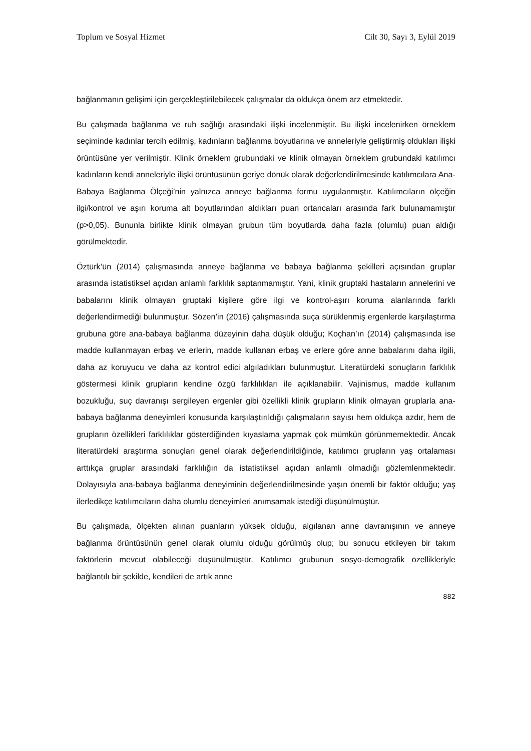Toplum ve Sosyal Hizmet Cilt 30, Sayı 3, Eylül 2019
bağlanmanın gelişimi için gerçekleştirilebilecek çalışmalar da oldukça önem arz etmektedir.
Bu çalışmada bağlanma ve ruh sağlığı arasındaki ilişki incelenmiştir. Bu ilişki incelenirken örneklem seçiminde kadınlar tercih edilmiş, kadınların bağlanma boyutlarına ve anneleriyle geliştirmiş oldukları ilişki örüntüsüne yer verilmiştir. Klinik örneklem grubundaki ve klinik olmayan örneklem grubundaki katılımcı kadınların kendi anneleriyle ilişki örüntüsünün geriye dönük olarak değerlendirilmesinde katılımcılara Ana-Babaya Bağlanma Ölçeği’nin yalnızca anneye bağlanma formu uygulanmıştır. Katılımcıların ölçeğin ilgi/kontrol ve aşırı koruma alt boyutlarından aldıkları puan ortancaları arasında fark bulunamamıştır (p>0,05). Bununla birlikte klinik olmayan grubun tüm boyutlarda daha fazla (olumlu) puan aldığı görülmektedir.
Öztürk’ün (2014) çalışmasında anneye bağlanma ve babaya bağlanma şekilleri açısından gruplar arasında istatistiksel açıdan anlamlı farklılık saptanmamıştır. Yani, klinik gruptaki hastaların annelerini ve babalarını klinik olmayan gruptaki kişilere göre ilgi ve kontrol-aşırı koruma alanlarında farklı değerlendirmediği bulunmuştur. Sözen’in (2016) çalışmasında suça sürüklenmiş ergenlerde karşılaştırma grubuna göre ana-babaya bağlanma düzeyinin daha düşük olduğu; Koçhan’ın (2014) çalışmasında ise madde kullanmayan erbaş ve erlerin, madde kullanan erbaş ve erlere göre anne babalarını daha ilgili, daha az koruyucu ve daha az kontrol edici algıladıkları bulunmuştur. Literatürdeki sonuçların farklılık göstermesi klinik grupların kendine özgü farklılıkları ile açıklanabilir. Vajinismus, madde kullanım bozukluğu, suç davranışı sergileyen ergenler gibi özellikli klinik grupların klinik olmayan gruplarla ana-babaya bağlanma deneyimleri konusunda karşılaştırıldığı çalışmaların sayısı hem oldukça azdır, hem de grupların özellikleri farklılıklar gösterdiğinden kıyaslama yapmak çok mümkün görünmemektedir. Ancak literatürdeki araştırma sonuçları genel olarak değerlendirildiğinde, katılımcı grupların yaş ortalaması arttıkça gruplar arasındaki farklılığın da istatistiksel açıdan anlamlı olmadığı gözlemlenmektedir. Dolayısıyla ana-babaya bağlanma deneyiminin değerlendirilmesinde yaşın önemli bir faktör olduğu; yaş ilerledikçe katılımcıların daha olumlu deneyimleri anımsamak istediği düşünülmüştür.
Bu çalışmada, ölçekten alınan puanların yüksek olduğu, algılanan anne davranışının ve anneye bağlanma örüntüsünün genel olarak olumlu olduğu görülmüş olup; bu sonucu etkileyen bir takım faktörlerin mevcut olabileceği düşünülmüştür. Katılımcı grubunun sosyo-demografik özellikleriyle bağlantılı bir şekilde, kendileri de artık anne
882